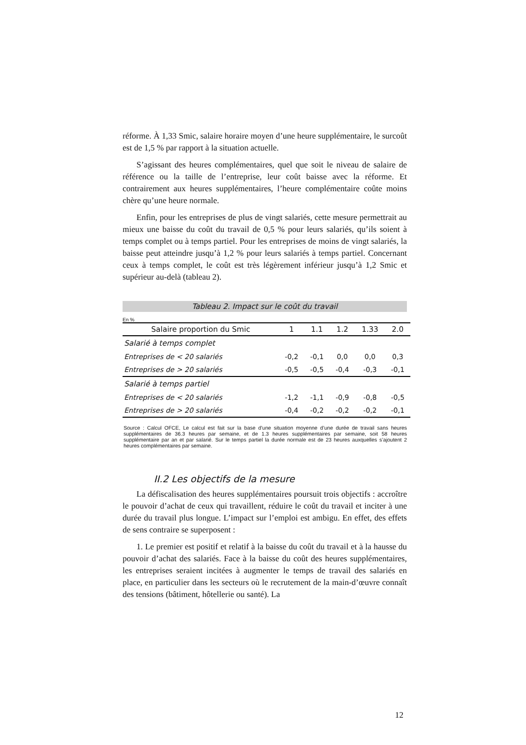réforme. À 1,33 Smic, salaire horaire moyen d’une heure supplémentaire, le surcoût est de 1,5 % par rapport à la situation actuelle.
S’agissant des heures complémentaires, quel que soit le niveau de salaire de référence ou la taille de l’entreprise, leur coût baisse avec la réforme. Et contrairement aux heures supplémentaires, l’heure complémentaire coûte moins chère qu’une heure normale.
Enfin, pour les entreprises de plus de vingt salariés, cette mesure permettrait au mieux une baisse du coût du travail de 0,5 % pour leurs salariés, qu’ils soient à temps complet ou à temps partiel. Pour les entreprises de moins de vingt salariés, la baisse peut atteindre jusqu’à 1,2 % pour leurs salariés à temps partiel. Concernant ceux à temps complet, le coût est très légèrement inférieur jusqu’à 1,2 Smic et supérieur au-delà (tableau 2).
Tableau 2. Impact sur le coût du travail
En %
| Salaire proportion du Smic | 1 | 1.1 | 1.2 | 1.33 | 2.0 |
| --- | --- | --- | --- | --- | --- |
| Salarié à temps complet | | | | | |
| Entreprises de < 20 salariés | -0,2 | -0,1 | 0,0 | 0,0 | 0,3 |
| Entreprises de > 20 salariés | -0,5 | -0,5 | -0,4 | -0,3 | -0,1 |
| Salarié à temps partiel | | | | | |
| Entreprises de < 20 salariés | -1,2 | -1,1 | -0,9 | -0,8 | -0,5 |
| Entreprises de > 20 salariés | -0,4 | -0,2 | -0,2 | -0,2 | -0,1 |
Source : Calcul OFCE, Le calcul est fait sur la base d’une situation moyenne d’une durée de travail sans heures supplémentaires de 36.3 heures par semaine, et de 1.3 heures supplémentaires par semaine, soit 58 heures supplémentaire par an et par salarié. Sur le temps partiel la durée normale est de 23 heures auxquelles s’ajoutent 2 heures complémentaires par semaine.
II.2 Les objectifs de la mesure
La défiscalisation des heures supplémentaires poursuit trois objectifs : accroître le pouvoir d’achat de ceux qui travaillent, réduire le coût du travail et inciter à une durée du travail plus longue. L’impact sur l’emploi est ambigu. En effet, des effets de sens contraire se superposent :
1. Le premier est positif et relatif à la baisse du coût du travail et à la hausse du pouvoir d’achat des salariés. Face à la baisse du coût des heures supplémentaires, les entreprises seraient incitées à augmenter le temps de travail des salariés en place, en particulier dans les secteurs où le recrutement de la main-d’œuvre connaît des tensions (bâtiment, hôtellerie ou santé). La
12